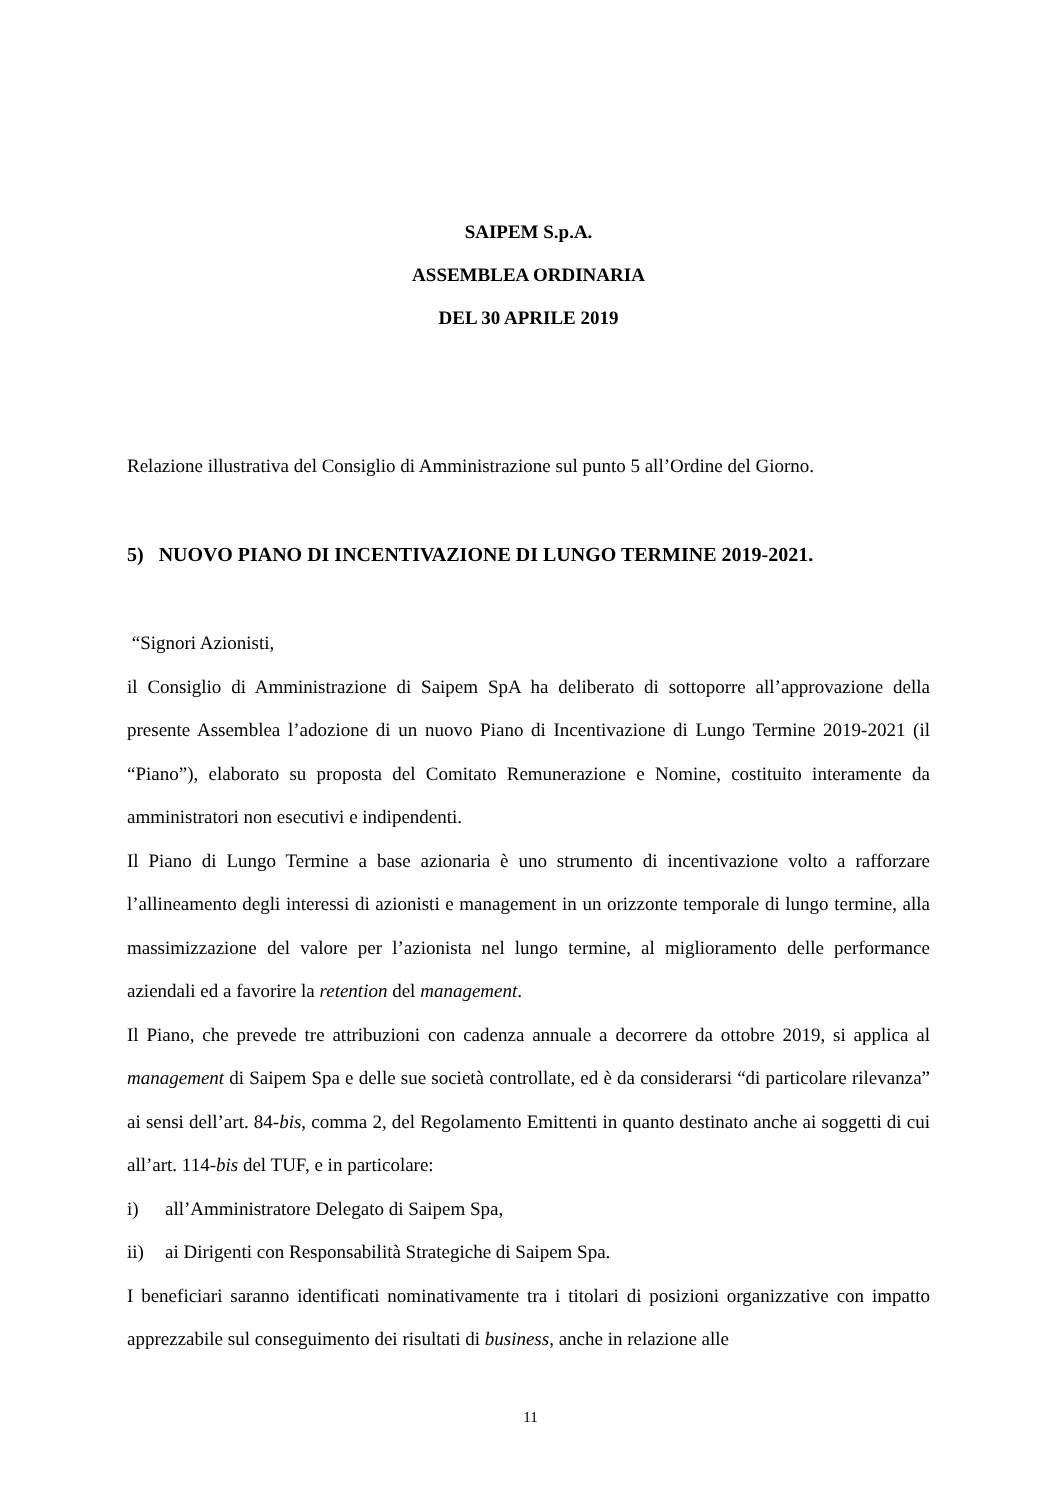SAIPEM S.p.A.
ASSEMBLEA ORDINARIA
DEL 30 APRILE 2019
Relazione illustrativa del Consiglio di Amministrazione sul punto 5 all’Ordine del Giorno.
5) NUOVO PIANO DI INCENTIVAZIONE DI LUNGO TERMINE 2019-2021.
“Signori Azionisti,
il Consiglio di Amministrazione di Saipem SpA ha deliberato di sottoporre all’approvazione della presente Assemblea l’adozione di un nuovo Piano di Incentivazione di Lungo Termine 2019-2021 (il “Piano”), elaborato su proposta del Comitato Remunerazione e Nomine, costituito interamente da amministratori non esecutivi e indipendenti.
Il Piano di Lungo Termine a base azionaria è uno strumento di incentivazione volto a rafforzare l’allineamento degli interessi di azionisti e management in un orizzonte temporale di lungo termine, alla massimizzazione del valore per l’azionista nel lungo termine, al miglioramento delle performance aziendali ed a favorire la retention del management.
Il Piano, che prevede tre attribuzioni con cadenza annuale a decorrere da ottobre 2019, si applica al management di Saipem Spa e delle sue società controllate, ed è da considerarsi “di particolare rilevanza” ai sensi dell’art. 84-bis, comma 2, del Regolamento Emittenti in quanto destinato anche ai soggetti di cui all’art. 114-bis del TUF, e in particolare:
i) all’Amministratore Delegato di Saipem Spa,
ii) ai Dirigenti con Responsabilità Strategiche di Saipem Spa.
I beneficiari saranno identificati nominativamente tra i titolari di posizioni organizzative con impatto apprezzabile sul conseguimento dei risultati di business, anche in relazione alle
11